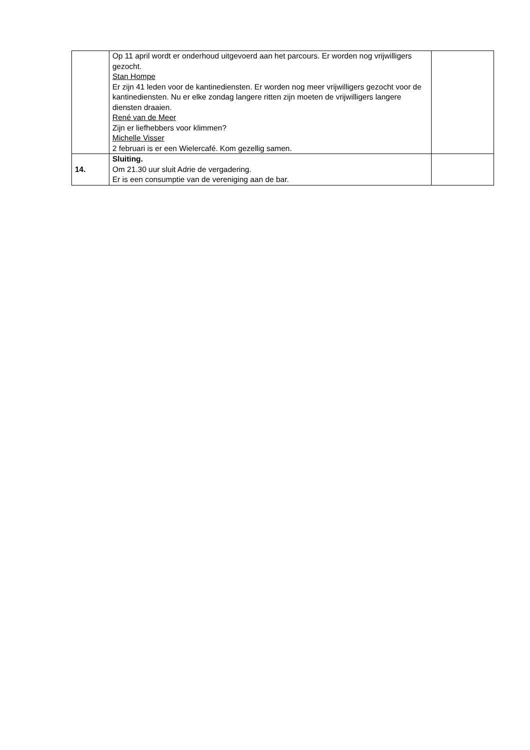| | Op 11 april wordt er onderhoud uitgevoerd aan het parcours. Er worden nog vrijwilligers gezocht. Stan Hompe Er zijn 41 leden voor de kantinediensten. Er worden nog meer vrijwilligers gezocht voor de kantinediensten. Nu er elke zondag langere ritten zijn moeten de vrijwilligers langere diensten draaien. René van de Meer Zijn er liefhebbers voor klimmen? Michelle Visser 2 februari is er een Wielercafé. Kom gezellig samen. | |
| 14. | Sluiting. Om 21.30 uur sluit Adrie de vergadering. Er is een consumptie van de vereniging aan de bar. | |